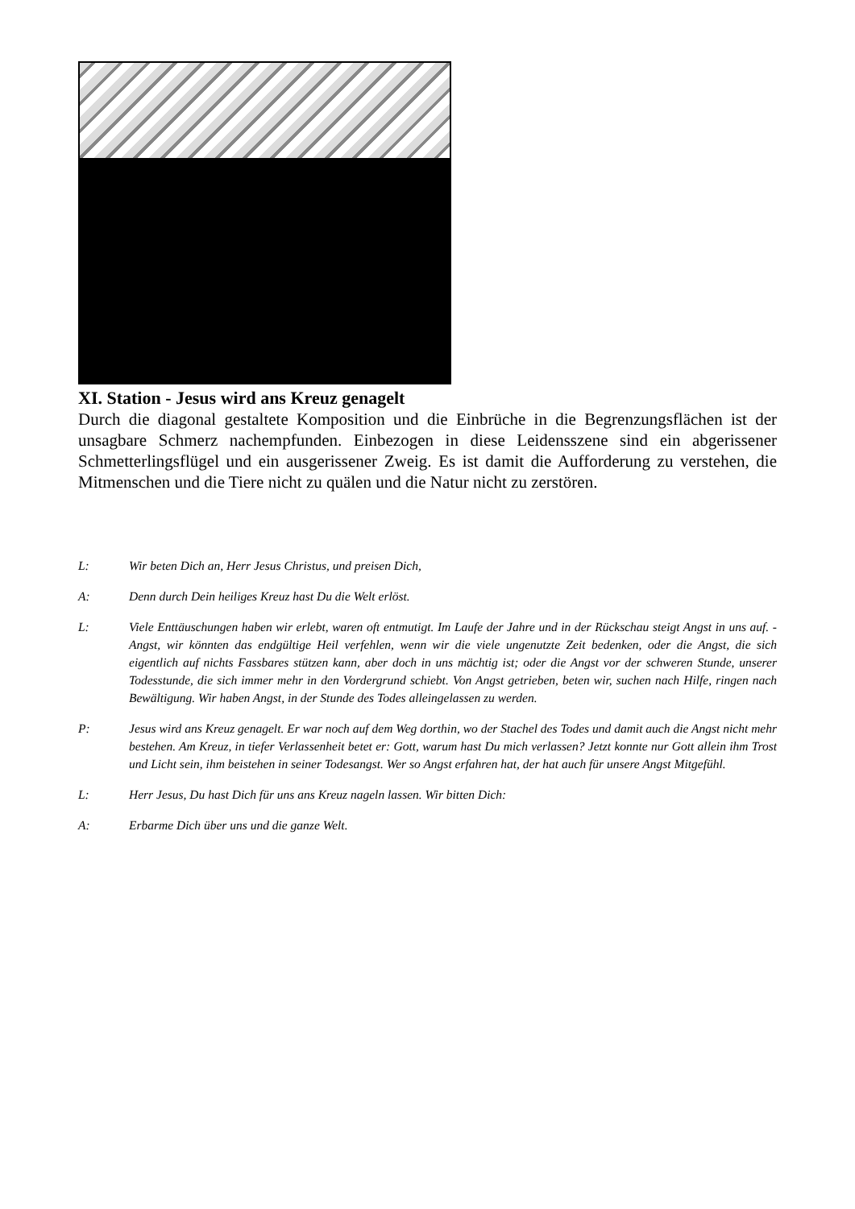XI. Station - Jesus wird ans Kreuz genagelt
Durch die diagonal gestaltete Komposition und die Einbrüche in die Begrenzungsflächen ist der unsagbare Schmerz nachempfunden. Einbezogen in diese Leidensszene sind ein abgerissener Schmetterlingsflügel und ein ausgerissener Zweig. Es ist damit die Aufforderung zu verstehen, die Mitmenschen und die Tiere nicht zu quälen und die Natur nicht zu zerstören.
L: Wir beten Dich an, Herr Jesus Christus, und preisen Dich,
A: Denn durch Dein heiliges Kreuz hast Du die Welt erlöst.
L: Viele Enttäuschungen haben wir erlebt, waren oft entmutigt. Im Laufe der Jahre und in der Rückschau steigt Angst in uns auf. - Angst, wir könnten das endgültige Heil verfehlen, wenn wir die viele ungenutzte Zeit bedenken, oder die Angst, die sich eigentlich auf nichts Fassbares stützen kann, aber doch in uns mächtig ist; oder die Angst vor der schweren Stunde, unserer Todesstunde, die sich immer mehr in den Vordergrund schiebt. Von Angst getrieben, beten wir, suchen nach Hilfe, ringen nach Bewältigung. Wir haben Angst, in der Stunde des Todes alleingelassen zu werden.
P: Jesus wird ans Kreuz genagelt. Er war noch auf dem Weg dorthin, wo der Stachel des Todes und damit auch die Angst nicht mehr bestehen. Am Kreuz, in tiefer Verlassenheit betet er: Gott, warum hast Du mich verlassen? Jetzt konnte nur Gott allein ihm Trost und Licht sein, ihm beistehen in seiner Todesangst. Wer so Angst erfahren hat, der hat auch für unsere Angst Mitgefühl.
L: Herr Jesus, Du hast Dich für uns ans Kreuz nageln lassen. Wir bitten Dich:
A: Erbarme Dich über uns und die ganze Welt.